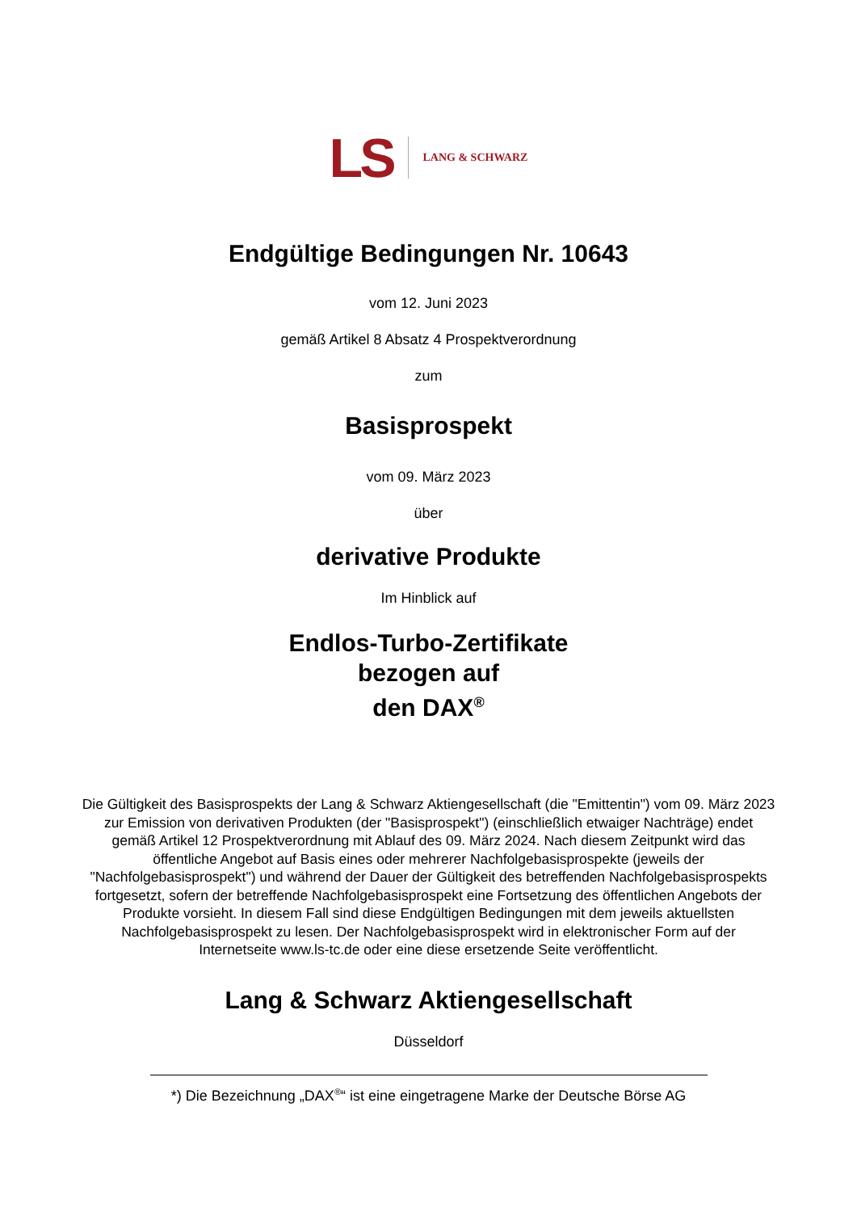LS LANG & SCHWARZ
Endgültige Bedingungen Nr. 10643
vom 12. Juni 2023
gemäß Artikel 8 Absatz 4 Prospektverordnung
zum
Basisprospekt
vom 09. März 2023
über
derivative Produkte
Im Hinblick auf
Endlos-Turbo-Zertifikate
bezogen auf
den DAX<sup>®</sup>
Die Gültigkeit des Basisprospekts der Lang & Schwarz Aktiengesellschaft (die "Emittentin") vom 09. März 2023 zur Emission von derivativen Produkten (der "Basisprospekt") (einschließlich etwaiger Nachträge) endet gemäß Artikel 12 Prospektverordnung mit Ablauf des 09. März 2024. Nach diesem Zeitpunkt wird das öffentliche Angebot auf Basis eines oder mehrerer Nachfolgebasisprospekte (jeweils der "Nachfolgebasisprospekt") und während der Dauer der Gültigkeit des betreffenden Nachfolgebasisprospekts fortgesetzt, sofern der betreffende Nachfolgebasisprospekt eine Fortsetzung des öffentlichen Angebots der Produkte vorsieht. In diesem Fall sind diese Endgültigen Bedingungen mit dem jeweils aktuellsten Nachfolgebasisprospekt zu lesen. Der Nachfolgebasisprospekt wird in elektronischer Form auf der Internetseite www.ls-tc.de oder eine diese ersetzende Seite veröffentlicht.
Lang & Schwarz Aktiengesellschaft
Düsseldorf
*) Die Bezeichnung „DAX<sup>®</sup>“ ist eine eingetragene Marke der Deutsche Börse AG